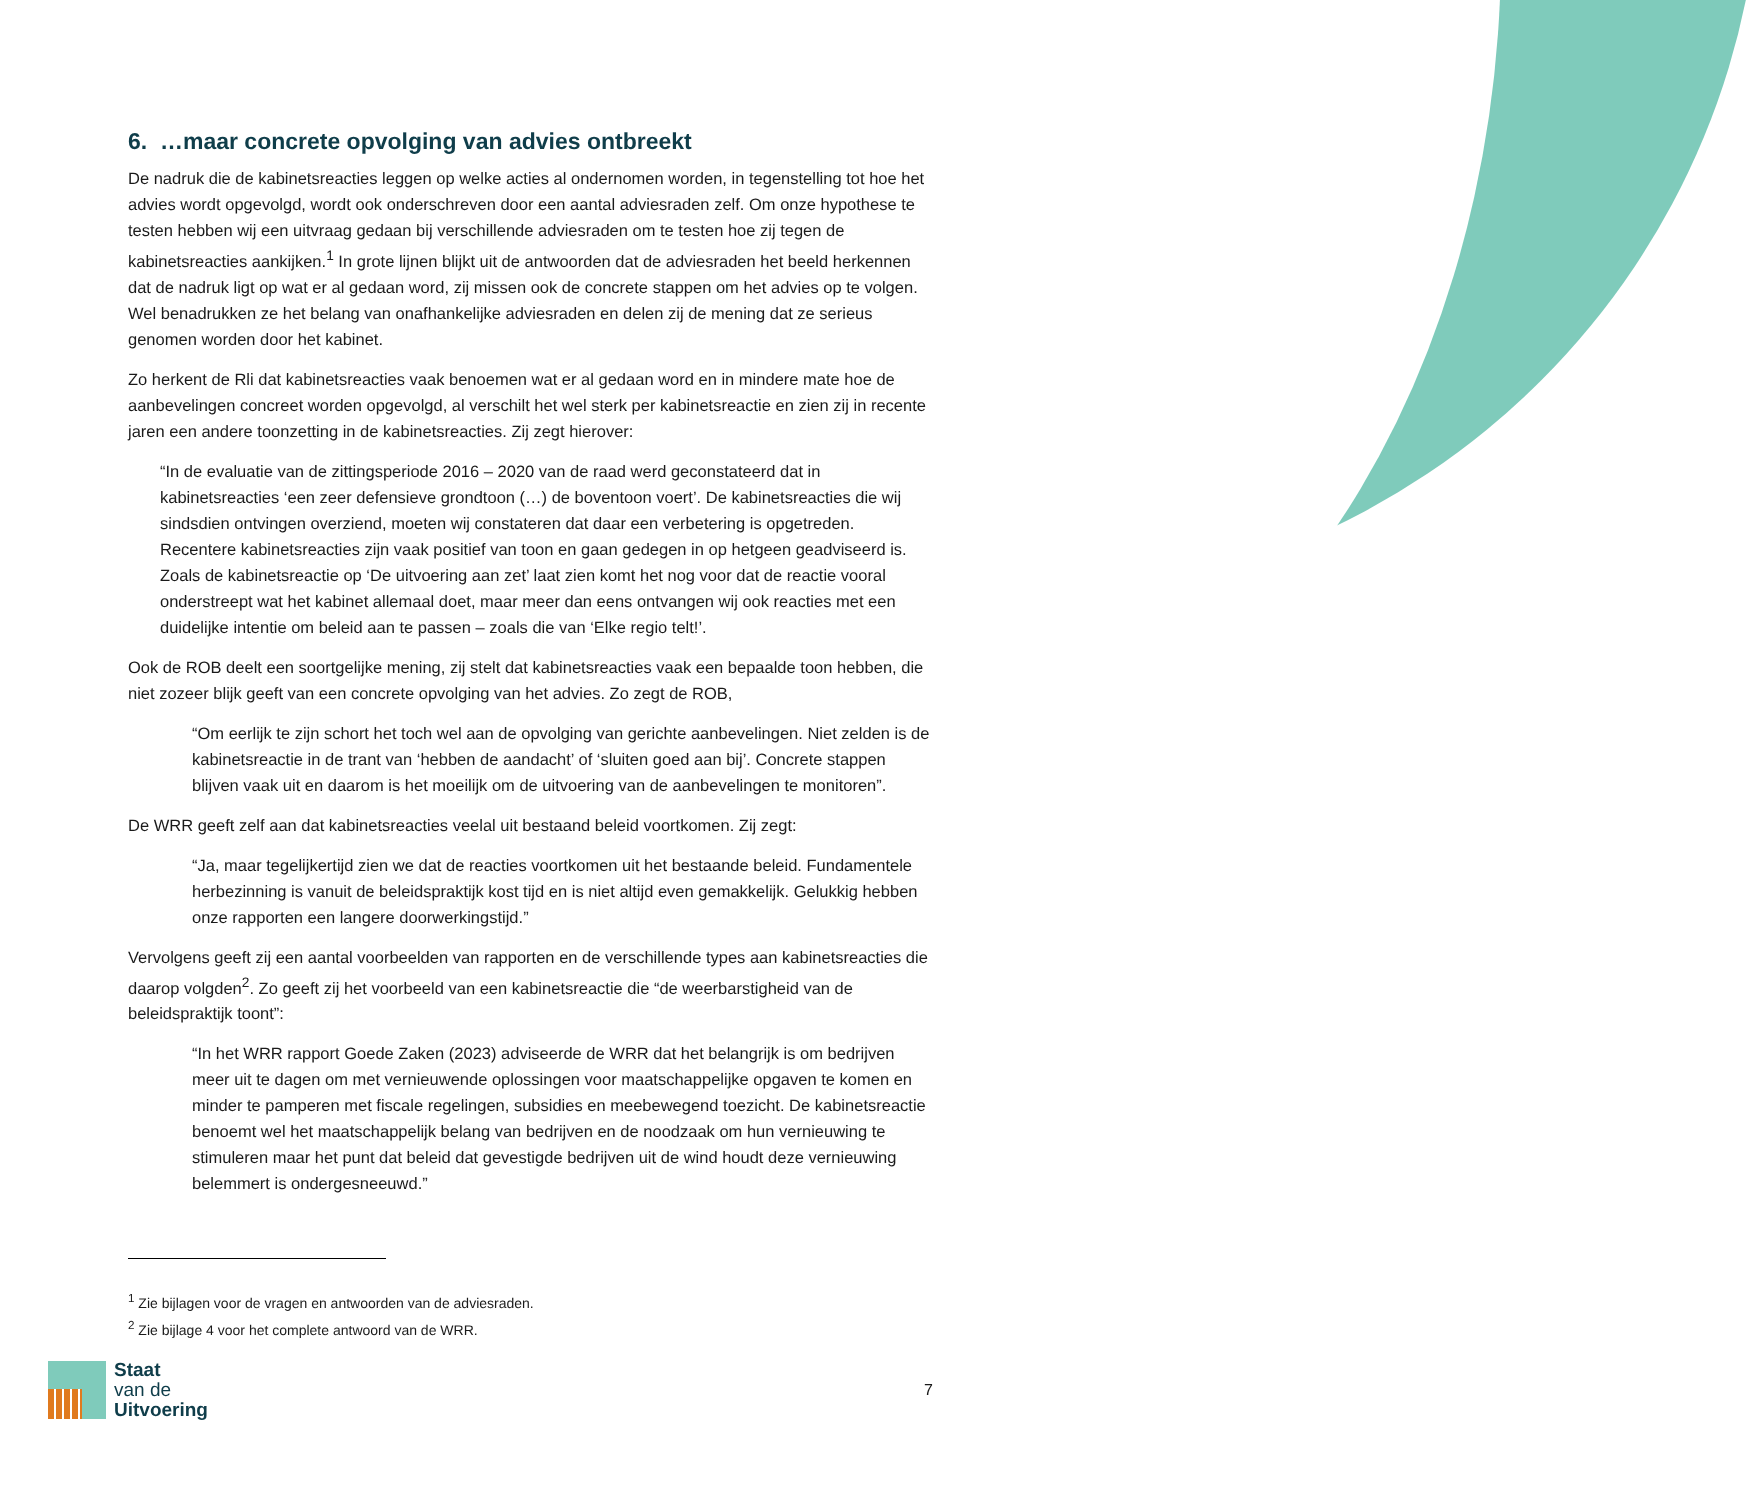6. …maar concrete opvolging van advies ontbreekt
De nadruk die de kabinetsreacties leggen op welke acties al ondernomen worden, in tegenstelling tot hoe het advies wordt opgevolgd, wordt ook onderschreven door een aantal adviesraden zelf. Om onze hypothese te testen hebben wij een uitvraag gedaan bij verschillende adviesraden om te testen hoe zij tegen de kabinetsreacties aankijken.<sup>1</sup> In grote lijnen blijkt uit de antwoorden dat de adviesraden het beeld herkennen dat de nadruk ligt op wat er al gedaan word, zij missen ook de concrete stappen om het advies op te volgen. Wel benadrukken ze het belang van onafhankelijke adviesraden en delen zij de mening dat ze serieus genomen worden door het kabinet.
Zo herkent de Rli dat kabinetsreacties vaak benoemen wat er al gedaan word en in mindere mate hoe de aanbevelingen concreet worden opgevolgd, al verschilt het wel sterk per kabinetsreactie en zien zij in recente jaren een andere toonzetting in de kabinetsreacties. Zij zegt hierover:
“In de evaluatie van de zittingsperiode 2016 – 2020 van de raad werd geconstateerd dat in kabinetsreacties ‘een zeer defensieve grondtoon (…) de boventoon voert’. De kabinetsreacties die wij sindsdien ontvingen overziend, moeten wij constateren dat daar een verbetering is opgetreden. Recentere kabinetsreacties zijn vaak positief van toon en gaan gedegen in op hetgeen geadviseerd is. Zoals de kabinetsreactie op ‘De uitvoering aan zet’ laat zien komt het nog voor dat de reactie vooral onderstreept wat het kabinet allemaal doet, maar meer dan eens ontvangen wij ook reacties met een duidelijke intentie om beleid aan te passen – zoals die van ‘Elke regio telt!’.
Ook de ROB deelt een soortgelijke mening, zij stelt dat kabinetsreacties vaak een bepaalde toon hebben, die niet zozeer blijk geeft van een concrete opvolging van het advies. Zo zegt de ROB,
“Om eerlijk te zijn schort het toch wel aan de opvolging van gerichte aanbevelingen. Niet zelden is de kabinetsreactie in de trant van ‘hebben de aandacht’ of ‘sluiten goed aan bij’. Concrete stappen blijven vaak uit en daarom is het moeilijk om de uitvoering van de aanbevelingen te monitoren”.
De WRR geeft zelf aan dat kabinetsreacties veelal uit bestaand beleid voortkomen. Zij zegt:
“Ja, maar tegelijkertijd zien we dat de reacties voortkomen uit het bestaande beleid. Fundamentele herbezinning is vanuit de beleidspraktijk kost tijd en is niet altijd even gemakkelijk. Gelukkig hebben onze rapporten een langere doorwerkingstijd.”
Vervolgens geeft zij een aantal voorbeelden van rapporten en de verschillende types aan kabinetsreacties die daarop volgden<sup>2</sup>. Zo geeft zij het voorbeeld van een kabinetsreactie die “de weerbarstigheid van de beleidspraktijk toont”:
“In het WRR rapport Goede Zaken (2023) adviseerde de WRR dat het belangrijk is om bedrijven meer uit te dagen om met vernieuwende oplossingen voor maatschappelijke opgaven te komen en minder te pamperen met fiscale regelingen, subsidies en meebewegend toezicht. De kabinetsreactie benoemt wel het maatschappelijk belang van bedrijven en de noodzaak om hun vernieuwing te stimuleren maar het punt dat beleid dat gevestigde bedrijven uit de wind houdt deze vernieuwing belemmert is ondergesneeuwd.”
<sup>1</sup> Zie bijlagen voor de vragen en antwoorden van de adviesraden.
<sup>2</sup> Zie bijlage 4 voor het complete antwoord van de WRR.
Staat
van de
Uitvoering
7